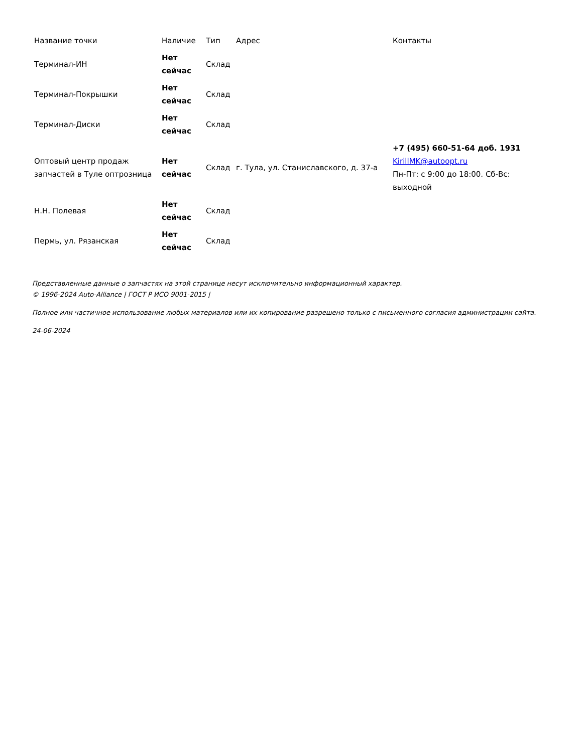| Название точки | Наличие | Тип | Адрес | Контакты |
| --- | --- | --- | --- | --- |
| Терминал-ИН | Нет сейчас | Склад | | |
| Терминал-Покрышки | Нет сейчас | Склад | | |
| Терминал-Диски | Нет сейчас | Склад | | |
| Оптовый центр продаж запчастей в Туле оптрозница | Нет сейчас | Склад | г. Тула, ул. Станиславского, д. 37-а | +7 (495) 660-51-64 доб. 1931 KirillMK@autoopt.ru Пн-Пт: с 9:00 до 18:00. Сб-Вс: выходной |
| Н.Н. Полевая | Нет сейчас | Склад | | |
| Пермь, ул. Рязанская | Нет сейчас | Склад | | |
Представленные данные о запчастях на этой странице несут исключительно информационный характер.
© 1996-2024 Auto-Alliance | ГОСТ Р ИСО 9001-2015 |
Полное или частичное использование любых материалов или их копирование разрешено только с письменного согласия администрации сайта.
24-06-2024